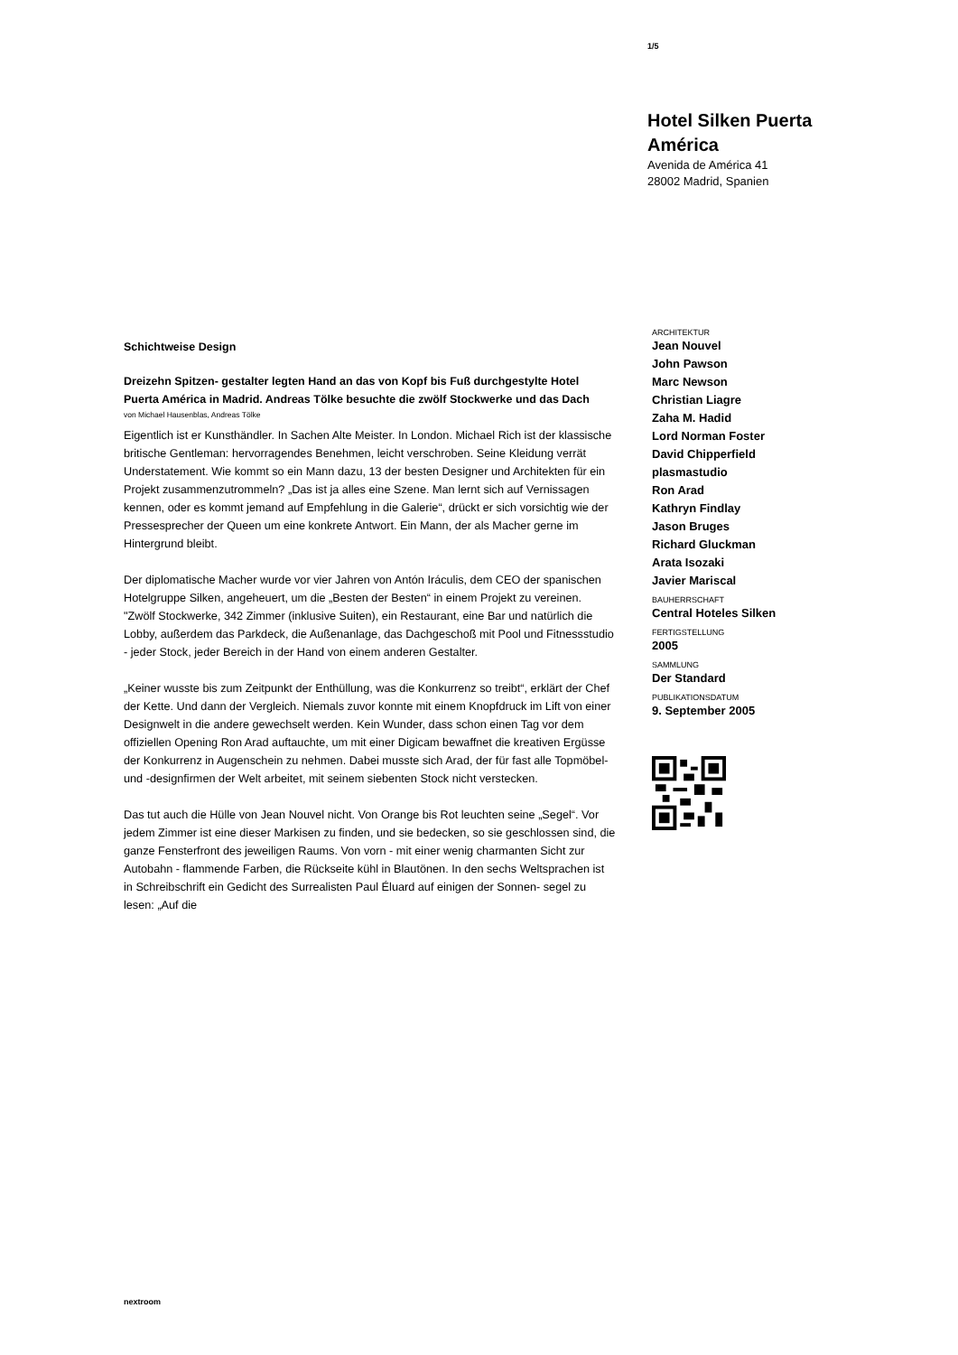1/5
Hotel Silken Puerta América
Avenida de América 41
28002 Madrid, Spanien
Schichtweise Design
Dreizehn Spitzen- gestalter legten Hand an das von Kopf bis Fuß durchgestylte Hotel Puerta América in Madrid. Andreas Tölke besuchte die zwölf Stockwerke und das Dach
von Michael Hausenblas, Andreas Tölke
Eigentlich ist er Kunsthändler. In Sachen Alte Meister. In London. Michael Rich ist der klassische britische Gentleman: hervorragendes Benehmen, leicht verschroben. Seine Kleidung verrät Understatement. Wie kommt so ein Mann dazu, 13 der besten Designer und Architekten für ein Projekt zusammenzutrommeln? „Das ist ja alles eine Szene. Man lernt sich auf Vernissagen kennen, oder es kommt jemand auf Empfehlung in die Galerie“, drückt er sich vorsichtig wie der Pressesprecher der Queen um eine konkrete Antwort. Ein Mann, der als Macher gerne im Hintergrund bleibt.
Der diplomatische Macher wurde vor vier Jahren von Antón Iráculis, dem CEO der spanischen Hotelgruppe Silken, angeheuert, um die „Besten der Besten“ in einem Projekt zu vereinen. "Zwölf Stockwerke, 342 Zimmer (inklusive Suiten), ein Restaurant, eine Bar und natürlich die Lobby, außerdem das Parkdeck, die Außenanlage, das Dachgeschoß mit Pool und Fitnessstudio - jeder Stock, jeder Bereich in der Hand von einem anderen Gestalter.
„Keiner wusste bis zum Zeitpunkt der Enthüllung, was die Konkurrenz so treibt“, erklärt der Chef der Kette. Und dann der Vergleich. Niemals zuvor konnte mit einem Knopfdruck im Lift von einer Designwelt in die andere gewechselt werden. Kein Wunder, dass schon einen Tag vor dem offiziellen Opening Ron Arad auftauchte, um mit einer Digicam bewaffnet die kreativen Ergüsse der Konkurrenz in Augenschein zu nehmen. Dabei musste sich Arad, der für fast alle Topmöbel- und -designfirmen der Welt arbeitet, mit seinem siebenten Stock nicht verstecken.
Das tut auch die Hülle von Jean Nouvel nicht. Von Orange bis Rot leuchten seine „Segel“. Vor jedem Zimmer ist eine dieser Markisen zu finden, und sie bedecken, so sie geschlossen sind, die ganze Fensterfront des jeweiligen Raums. Von vorn - mit einer wenig charmanten Sicht zur Autobahn - flammende Farben, die Rückseite kühl in Blautönen. In den sechs Weltsprachen ist in Schreibschrift ein Gedicht des Surrealisten Paul Éluard auf einigen der Sonnen- segel zu lesen: „Auf die
ARCHITEKTUR
Jean Nouvel
John Pawson
Marc Newson
Christian Liagre
Zaha M. Hadid
Lord Norman Foster
David Chipperfield
plasmastudio
Ron Arad
Kathryn Findlay
Jason Bruges
Richard Gluckman
Arata Isozaki
Javier Mariscal
BAUHERRSCHAFT
Central Hoteles Silken
FERTIGSTELLUNG
2005
SAMMLUNG
Der Standard
PUBLIKATIONSDATUM
9. September 2005
nextroom